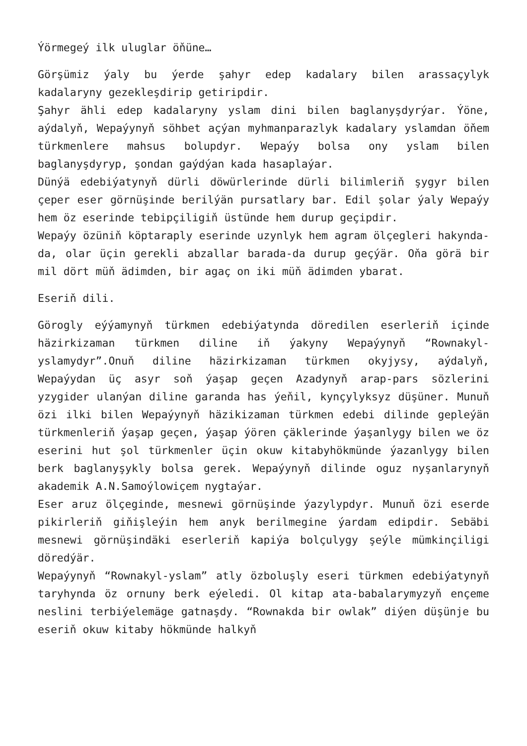Ýörmegeý ilk uluglar öňüne…
Görşümiz ýaly bu ýerde şahyr edep kadalary bilen arassaçylyk kadalaryny gezekleşdirip getiripdir.
Şahyr ähli edep kadalaryny yslam dini bilen baglanyşdyrýar. Ýöne, aýdalyň, Wepaýynyň söhbet açýan myhmanparazlyk kadalary yslamdan öňem türkmenlere mahsus bolupdyr. Wepaýy bolsa ony yslam bilen baglanyşdyryp, şondan gaýdýan kada hasaplaýar.
Dünýä edebiýatynyň dürli döwürlerinde dürli bilimleriň şygyr bilen çeper eser görnüşinde berilýän pursatlary bar. Edil şolar ýaly Wepaýy hem öz eserinde tebipçiligiň üstünde hem durup geçipdir.
Wepaýy özüniň köptaraply eserinde uzynlyk hem agram ölçegleri hakynda-da, olar üçin gerekli abzallar barada-da durup geçýär. Oňa görä bir mil dört müň ädimden, bir agaç on iki müň ädimden ybarat.
Eseriň dili.
Görogly eýýamynyň türkmen edebiýatynda döredilen eserleriň içinde häzirkizaman türkmen diline iň ýakyny Wepaýynyň “Rownakyl-yslamydyr”.Onuň diline häzirkizaman türkmen okyjysy, aýdalyň, Wepaýydan üç asyr soň ýaşap geçen Azadynyň arap-pars sözlerini yzygider ulanýan diline garanda has ýeňil, kynçylyksyz düşüner. Munuň özi ilki bilen Wepaýynyň häzikizaman türkmen edebi dilinde gepleýän türkmenleriň ýaşap geçen, ýaşap ýören çäklerinde ýaşanlygy bilen we öz eserini hut şol türkmenler üçin okuw kitabyhökmünde ýazanlygy bilen berk baglanyşykly bolsa gerek. Wepaýynyň dilinde oguz nyşanlarynyň akademik A.N.Samoýlowiçem nygtaýar.
Eser aruz ölçeginde, mesnewi görnüşinde ýazylypdyr. Munuň özi eserde pikirleriň giňişleýin hem anyk berilmegine ýardam edipdir. Sebäbi mesnewi görnüşindäki eserleriň kapiýa bolçulygy şeýle mümkinçiligi döredýär.
Wepaýynyň “Rownakyl-yslam” atly özboluşly eseri türkmen edebiýatynyň taryhynda öz ornuny berk eýeledi. Ol kitap ata-babalarymyzyň ençeme neslini terbiýelemäge gatnaşdy. “Rownakda bir owlak” diýen düşünje bu eseriň okuw kitaby hökmünde halkyň